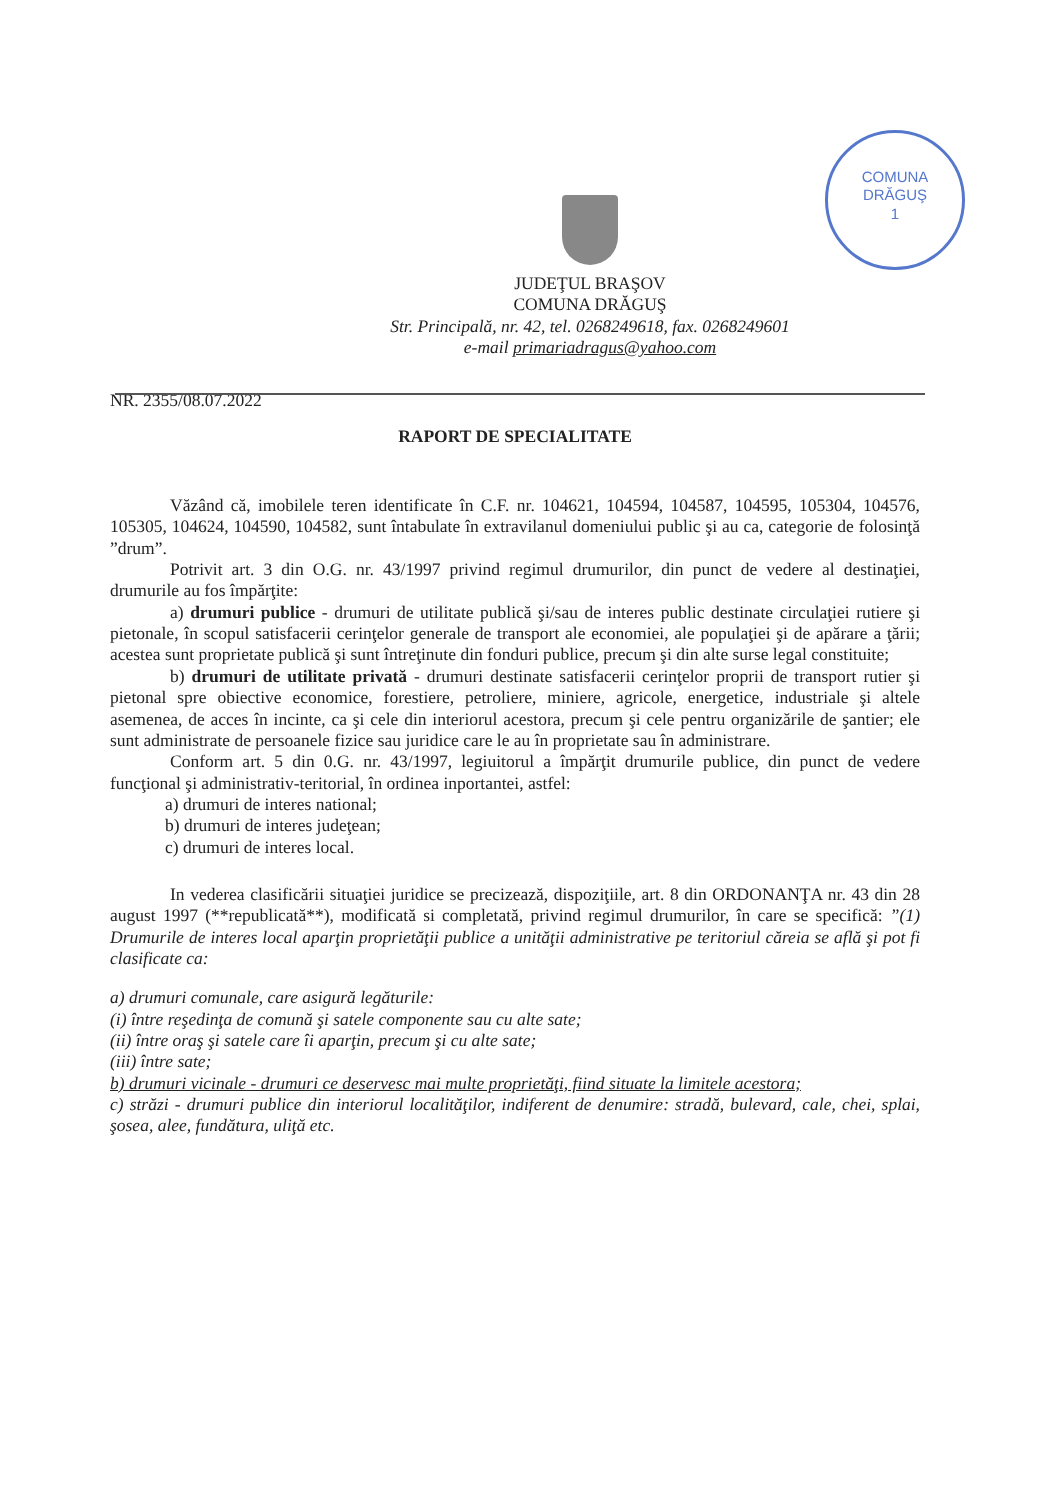COMUNA
DRĂGUŞ
1
JUDEŢUL BRAŞOV
COMUNA DRĂGUŞ
Str. Principală, nr. 42, tel. 0268249618, fax. 0268249601
e-mail primariadragus@yahoo.com
NR. 2355/08.07.2022
RAPORT DE SPECIALITATE
Văzând că, imobilele teren identificate în C.F. nr. 104621, 104594, 104587, 104595, 105304, 104576, 105305, 104624, 104590, 104582, sunt întabulate în extravilanul domeniului public şi au ca, categorie de folosinţă ”drum”.
Potrivit art. 3 din O.G. nr. 43/1997 privind regimul drumurilor, din punct de vedere al destinaţiei, drumurile au fos împărţite:
a) drumuri publice - drumuri de utilitate publică şi/sau de interes public destinate circulaţiei rutiere şi pietonale, în scopul satisfacerii cerinţelor generale de transport ale economiei, ale populaţiei şi de apărare a ţării; acestea sunt proprietate publică şi sunt întreţinute din fonduri publice, precum şi din alte surse legal constituite;
b) drumuri de utilitate privată - drumuri destinate satisfacerii cerinţelor proprii de transport rutier şi pietonal spre obiective economice, forestiere, petroliere, miniere, agricole, energetice, industriale şi altele asemenea, de acces în incinte, ca şi cele din interiorul acestora, precum şi cele pentru organizările de şantier; ele sunt administrate de persoanele fizice sau juridice care le au în proprietate sau în administrare.
Conform art. 5 din 0.G. nr. 43/1997, legiuitorul a împărţit drumurile publice, din punct de vedere funcţional şi administrativ-teritorial, în ordinea inportantei, astfel:
a) drumuri de interes national;
b) drumuri de interes judeţean;
c) drumuri de interes local.
In vederea clasificării situaţiei juridice se precizează, dispoziţiile, art. 8 din ORDONANŢA nr. 43 din 28 august 1997 (**republicată**), modificată si completată, privind regimul drumurilor, în care se specifică: ”(1) Drumurile de interes local aparţin proprietăţii publice a unităţii administrative pe teritoriul căreia se află şi pot fi clasificate ca:
a) drumuri comunale, care asigură legăturile:
(i) între reşedinţa de comună şi satele componente sau cu alte sate;
(ii) între oraş şi satele care îi aparţin, precum şi cu alte sate;
(iii) între sate;
b) drumuri vicinale - drumuri ce deservesc mai multe proprietăţi, fiind situate la limitele acestora;
c) străzi - drumuri publice din interiorul localităţilor, indiferent de denumire: stradă, bulevard, cale, chei, splai, şosea, alee, fundătura, uliţă etc.